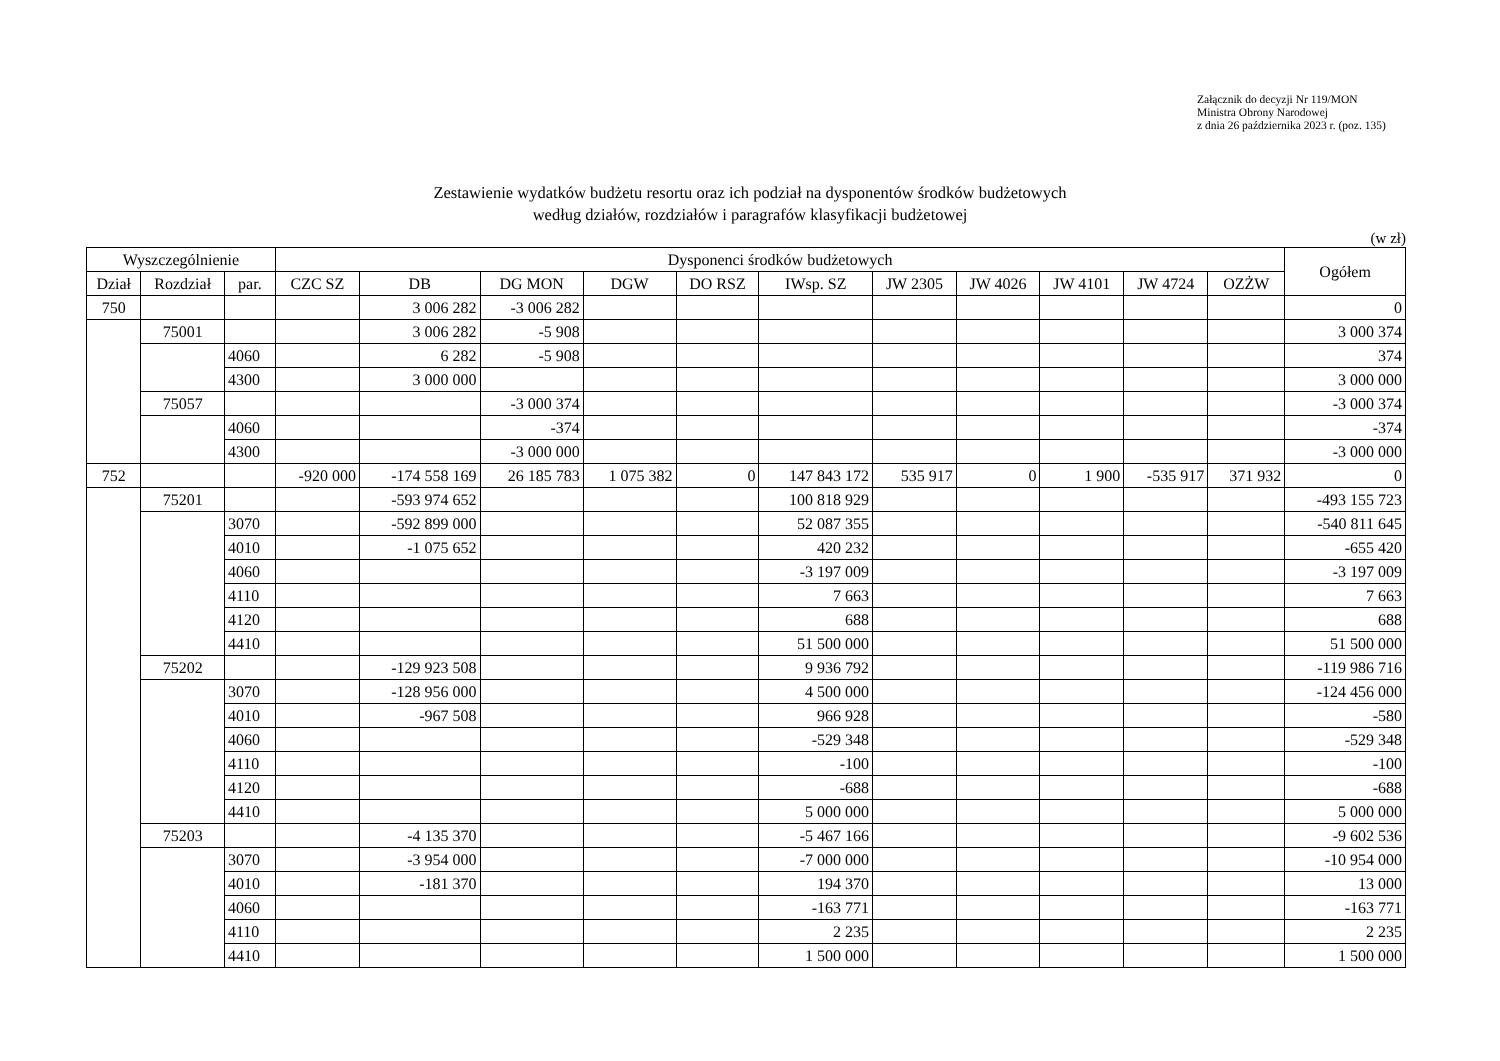Załącznik do decyzji Nr 119/MON
Ministra Obrony Narodowej
z dnia 26 października 2023 r. (poz. 135)
Zestawienie wydatków budżetu resortu oraz ich podział na dysponentów środków budżetowych
według działów, rozdziałów i paragrafów klasyfikacji budżetowej
(w zł)
| Wyszczególnienie | | | Dysponenci środków budżetowych | | | | | | | | | | | Ogółem |
| --- | --- | --- | --- | --- | --- | --- | --- | --- | --- | --- | --- | --- | --- | --- |
| Dział | Rozdział | par. | CZC SZ | DB | DG MON | DGW | DO RSZ | IWsp. SZ | JW 2305 | JW 4026 | JW 4101 | JW 4724 | OZŻW | |
| 750 | | | | 3 006 282 | -3 006 282 | | | | | | | | | 0 |
| | 75001 | | | 3 006 282 | -5 908 | | | | | | | | | 3 000 374 |
| | | 4060 | | 6 282 | -5 908 | | | | | | | | | 374 |
| | | 4300 | | 3 000 000 | | | | | | | | | | 3 000 000 |
| | 75057 | | | | -3 000 374 | | | | | | | | | -3 000 374 |
| | | 4060 | | | -374 | | | | | | | | | -374 |
| | | 4300 | | | -3 000 000 | | | | | | | | | -3 000 000 |
| 752 | | | -920 000 | -174 558 169 | 26 185 783 | 1 075 382 | 0 | 147 843 172 | 535 917 | 0 | 1 900 | -535 917 | 371 932 | 0 |
| | 75201 | | | -593 974 652 | | | | 100 818 929 | | | | | | -493 155 723 |
| | | 3070 | | -592 899 000 | | | | 52 087 355 | | | | | | -540 811 645 |
| | | 4010 | | -1 075 652 | | | | 420 232 | | | | | | -655 420 |
| | | 4060 | | | | | | -3 197 009 | | | | | | -3 197 009 |
| | | 4110 | | | | | | 7 663 | | | | | | 7 663 |
| | | 4120 | | | | | | 688 | | | | | | 688 |
| | | 4410 | | | | | | 51 500 000 | | | | | | 51 500 000 |
| | 75202 | | | -129 923 508 | | | | 9 936 792 | | | | | | -119 986 716 |
| | | 3070 | | -128 956 000 | | | | 4 500 000 | | | | | | -124 456 000 |
| | | 4010 | | -967 508 | | | | 966 928 | | | | | | -580 |
| | | 4060 | | | | | | -529 348 | | | | | | -529 348 |
| | | 4110 | | | | | | -100 | | | | | | -100 |
| | | 4120 | | | | | | -688 | | | | | | -688 |
| | | 4410 | | | | | | 5 000 000 | | | | | | 5 000 000 |
| | 75203 | | | -4 135 370 | | | | -5 467 166 | | | | | | -9 602 536 |
| | | 3070 | | -3 954 000 | | | | -7 000 000 | | | | | | -10 954 000 |
| | | 4010 | | -181 370 | | | | 194 370 | | | | | | 13 000 |
| | | 4060 | | | | | | -163 771 | | | | | | -163 771 |
| | | 4110 | | | | | | 2 235 | | | | | | 2 235 |
| | | 4410 | | | | | | 1 500 000 | | | | | | 1 500 000 |